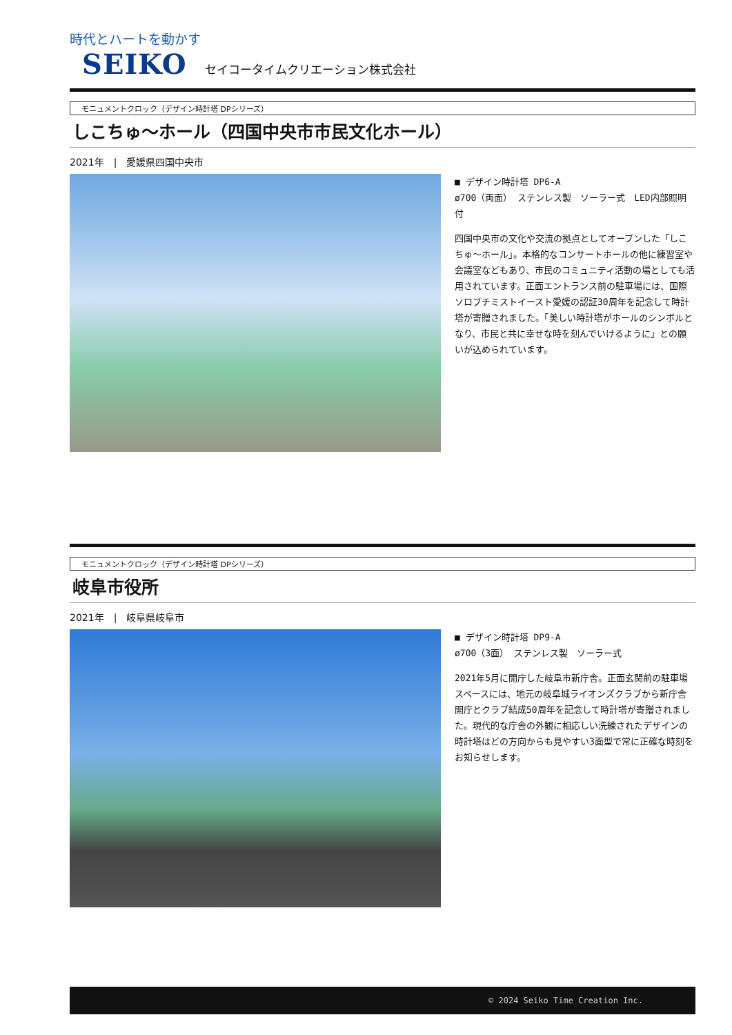時代とハートを動かす
SEIKO セイコータイムクリエーション株式会社
モニュメントクロック（デザイン時計塔 DPシリーズ）
しこちゅ～ホール（四国中央市市民文化ホール）
2021年　|　愛媛県四国中央市
■ デザイン時計塔 DP6-A
ø700（両面） ステンレス製　ソーラー式　LED内部照明付
四国中央市の文化や交流の拠点としてオープンした「しこちゅ～ホール」。本格的なコンサートホールの他に練習室や会議室などもあり、市民のコミュニティ活動の場としても活用されています。正面エントランス前の駐車場には、国際ソロプチミストイースト愛媛の認証30周年を記念して時計塔が寄贈されました。「美しい時計塔がホールのシンボルとなり、市民と共に幸せな時を刻んでいけるように」との願いが込められています。
モニュメントクロック（デザイン時計塔 DPシリーズ）
岐阜市役所
2021年　|　岐阜県岐阜市
■ デザイン時計塔 DP9-A
ø700（3面） ステンレス製　ソーラー式
2021年5月に開庁した岐阜市新庁舎。正面玄関前の駐車場スペースには、地元の岐阜城ライオンズクラブから新庁舎開庁とクラブ結成50周年を記念して時計塔が寄贈されました。現代的な庁舎の外観に相応しい洗練されたデザインの時計塔はどの方向からも見やすい3面型で常に正確な時刻をお知らせします。
© 2024 Seiko Time Creation Inc.